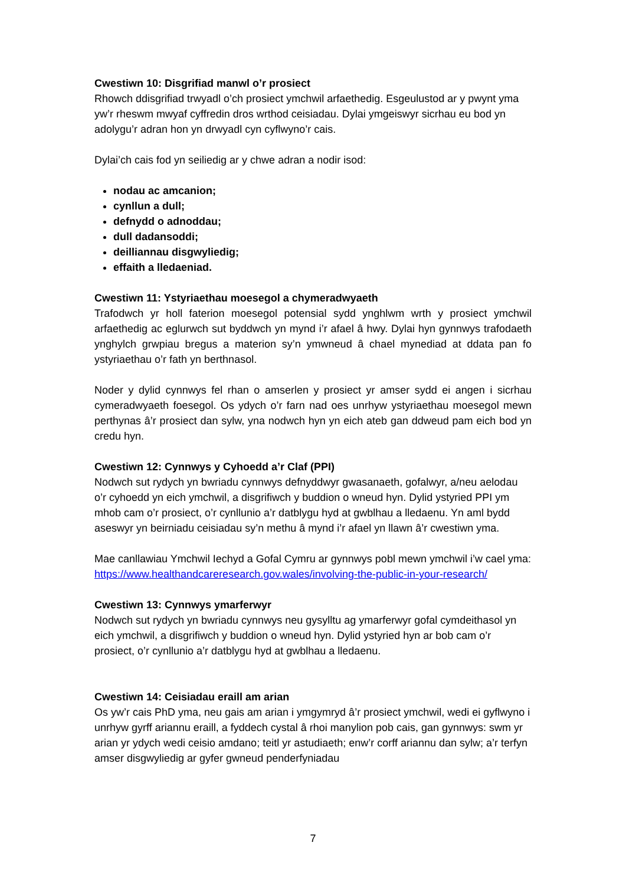Cwestiwn 10: Disgrifiad manwl o’r prosiect
Rhowch ddisgrifiad trwyadl o’ch prosiect ymchwil arfaethedig. Esgeulustod ar y pwynt yma yw’r rheswm mwyaf cyffredin dros wrthod ceisiadau. Dylai ymgeiswyr sicrhau eu bod yn adolygu’r adran hon yn drwyadl cyn cyflwyno’r cais.
Dylai’ch cais fod yn seiliedig ar y chwe adran a nodir isod:
nodau ac amcanion;
cynllun a dull;
defnydd o adnoddau;
dull dadansoddi;
deilliannau disgwyliedig;
effaith a lledaeniad.
Cwestiwn 11: Ystyriaethau moesegol a chymeradwyaeth
Trafodwch yr holl faterion moesegol potensial sydd ynghlwm wrth y prosiect ymchwil arfaethedig ac eglurwch sut byddwch yn mynd i’r afael â hwy. Dylai hyn gynnwys trafodaeth ynghylch grwpiau bregus a materion sy’n ymwneud â chael mynediad at ddata pan fo ystyriaethau o’r fath yn berthnasol.
Noder y dylid cynnwys fel rhan o amserlen y prosiect yr amser sydd ei angen i sicrhau cymeradwyaeth foesegol. Os ydych o’r farn nad oes unrhyw ystyriaethau moesegol mewn perthynas â’r prosiect dan sylw, yna nodwch hyn yn eich ateb gan ddweud pam eich bod yn credu hyn.
Cwestiwn 12: Cynnwys y Cyhoedd a’r Claf (PPI)
Nodwch sut rydych yn bwriadu cynnwys defnyddwyr gwasanaeth, gofalwyr, a/neu aelodau o’r cyhoedd yn eich ymchwil, a disgrifiwch y buddion o wneud hyn. Dylid ystyried PPI ym mhob cam o’r prosiect, o’r cynllunio a’r datblygu hyd at gwblhau a lledaenu. Yn aml bydd aseswyr yn beirniadu ceisiadau sy’n methu â mynd i’r afael yn llawn â’r cwestiwn yma.
Mae canllawiau Ymchwil Iechyd a Gofal Cymru ar gynnwys pobl mewn ymchwil i’w cael yma: https://www.healthandcareresearch.gov.wales/involving-the-public-in-your-research/
Cwestiwn 13: Cynnwys ymarferwyr
Nodwch sut rydych yn bwriadu cynnwys neu gysylltu ag ymarferwyr gofal cymdeithasol yn eich ymchwil, a disgrifiwch y buddion o wneud hyn. Dylid ystyried hyn ar bob cam o’r prosiect, o’r cynllunio a’r datblygu hyd at gwblhau a lledaenu.
Cwestiwn 14: Ceisiadau eraill am arian
Os yw’r cais PhD yma, neu gais am arian i ymgymryd â’r prosiect ymchwil, wedi ei gyflwyno i unrhyw gyrff ariannu eraill, a fyddech cystal â rhoi manylion pob cais, gan gynnwys: swm yr arian yr ydych wedi ceisio amdano; teitl yr astudiaeth; enw’r corff ariannu dan sylw; a’r terfyn amser disgwyliedig ar gyfer gwneud penderfyniadau
7